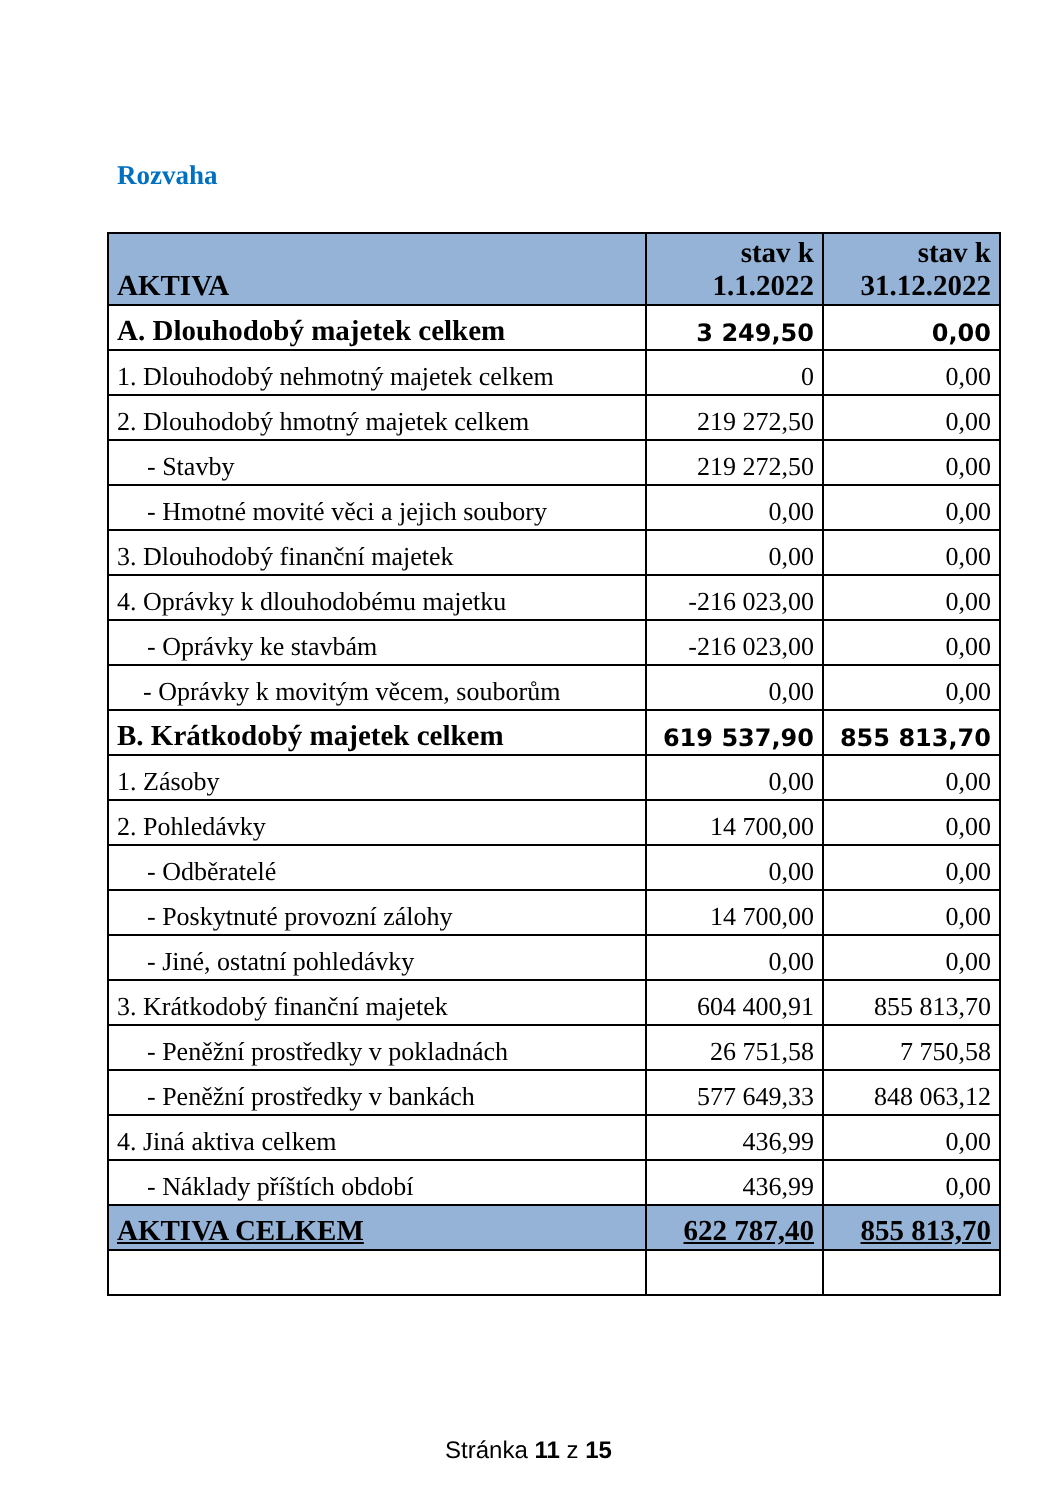Rozvaha
| AKTIVA | stav k 1.1.2022 | stav k 31.12.2022 |
| --- | --- | --- |
| A. Dlouhodobý majetek celkem | 3 249,50 | 0,00 |
| 1. Dlouhodobý nehmotný majetek celkem | 0 | 0,00 |
| 2. Dlouhodobý hmotný majetek celkem | 219 272,50 | 0,00 |
| - Stavby | 219 272,50 | 0,00 |
| - Hmotné movité věci a jejich soubory | 0,00 | 0,00 |
| 3. Dlouhodobý finanční majetek | 0,00 | 0,00 |
| 4. Oprávky k dlouhodobému majetku | -216 023,00 | 0,00 |
| - Oprávky ke stavbám | -216 023,00 | 0,00 |
| - Oprávky k movitým věcem, souborům | 0,00 | 0,00 |
| B. Krátkodobý majetek celkem | 619 537,90 | 855 813,70 |
| 1. Zásoby | 0,00 | 0,00 |
| 2. Pohledávky | 14 700,00 | 0,00 |
| - Odběratelé | 0,00 | 0,00 |
| - Poskytnuté provozní zálohy | 14 700,00 | 0,00 |
| - Jiné, ostatní pohledávky | 0,00 | 0,00 |
| 3. Krátkodobý finanční majetek | 604 400,91 | 855 813,70 |
| - Peněžní prostředky v pokladnách | 26 751,58 | 7 750,58 |
| - Peněžní prostředky v bankách | 577 649,33 | 848 063,12 |
| 4. Jiná aktiva celkem | 436,99 | 0,00 |
| - Náklady příštích období | 436,99 | 0,00 |
| AKTIVA CELKEM | 622 787,40 | 855 813,70 |
Stránka 11 z 15